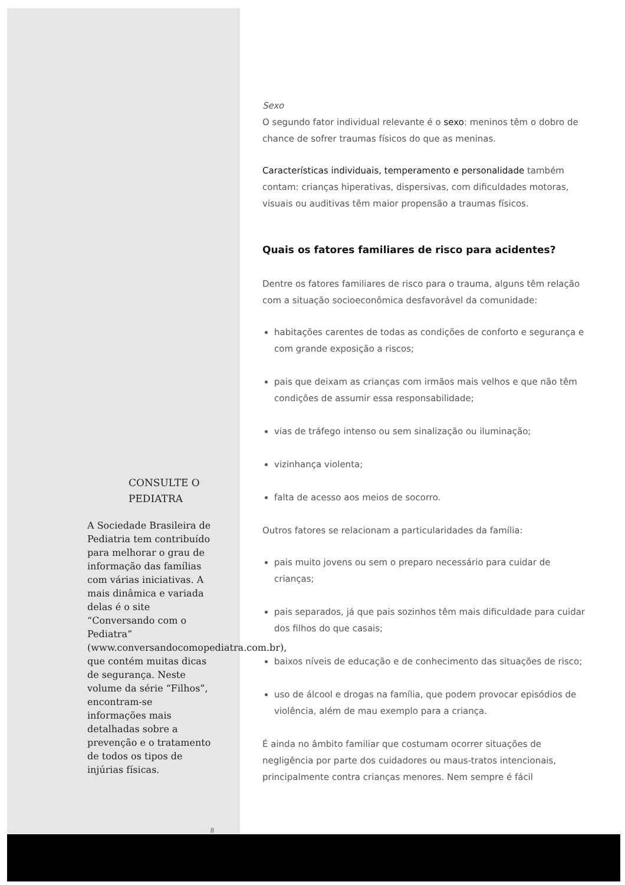CONSULTE O PEDIATRA
A Sociedade Brasileira de Pediatria tem contribuído para melhorar o grau de informação das famílias com várias iniciativas. A mais dinâmica e variada delas é o site “Conversando com o Pediatra” (www.conversandocomopediatra.com.br), que contém muitas dicas de segurança. Neste volume da série “Filhos”, encontram-se informações mais detalhadas sobre a prevenção e o tratamento de todos os tipos de injúrias físicas.
8
Sexo
O segundo fator individual relevante é o sexo: meninos têm o dobro de chance de sofrer traumas físicos do que as meninas.
Características individuais, temperamento e personalidade também contam: crianças hiperativas, dispersivas, com dificuldades motoras, visuais ou auditivas têm maior propensão a traumas físicos.
Quais os fatores familiares de risco para acidentes?
Dentre os fatores familiares de risco para o trauma, alguns têm relação com a situação socioeconômica desfavorável da comunidade:
habitações carentes de todas as condições de conforto e segurança e com grande exposição a riscos;
pais que deixam as crianças com irmãos mais velhos e que não têm condições de assumir essa responsabilidade;
vias de tráfego intenso ou sem sinalização ou iluminação;
vizinhança violenta;
falta de acesso aos meios de socorro.
Outros fatores se relacionam a particularidades da família:
pais muito jovens ou sem o preparo necessário para cuidar de crianças;
pais separados, já que pais sozinhos têm mais dificuldade para cuidar dos filhos do que casais;
baixos níveis de educação e de conhecimento das situações de risco;
uso de álcool e drogas na família, que podem provocar episódios de violência, além de mau exemplo para a criança.
É ainda no âmbito familiar que costumam ocorrer situações de negligência por parte dos cuidadores ou maus-tratos intencionais, principalmente contra crianças menores. Nem sempre é fácil